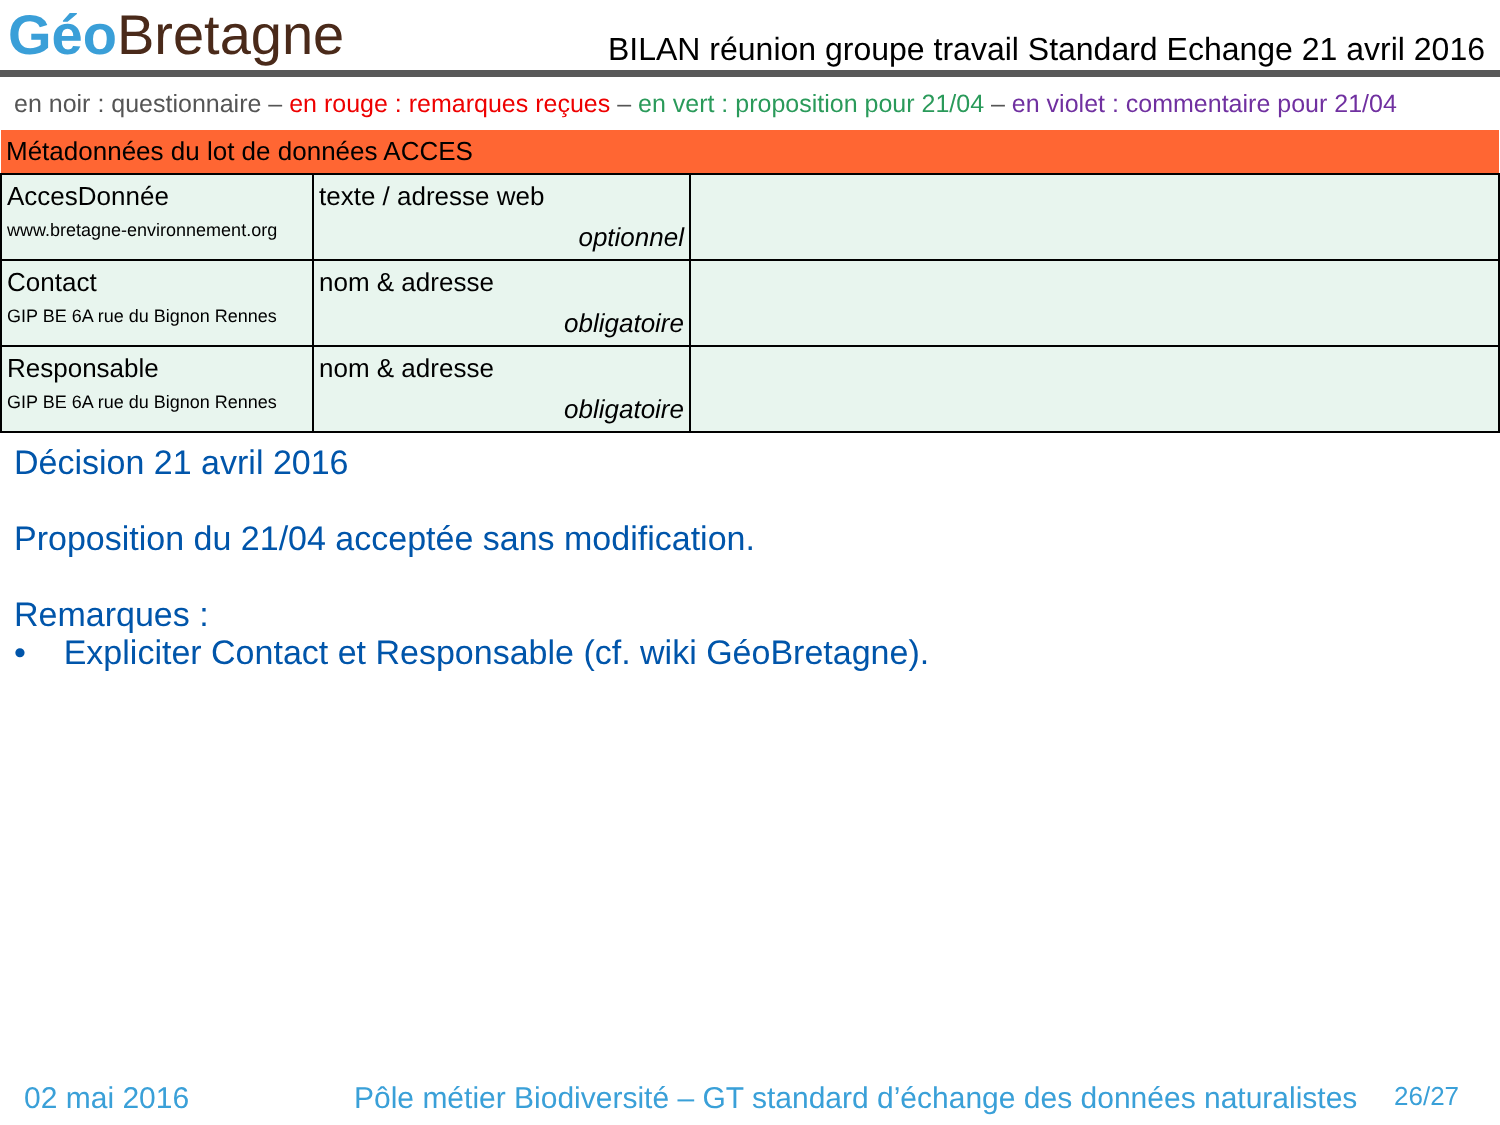Géo Bretagne
BILAN réunion groupe travail Standard Echange 21 avril 2016
en noir : questionnaire – en rouge : remarques reçues – en vert : proposition pour 21/04 – en violet : commentaire pour 21/04
| Métadonnées du lot de données ACCES | | |
| AccesDonnée www.bretagne-environnement.org | texte / adresse web optionnel | |
| Contact GIP BE 6A rue du Bignon Rennes | nom & adresse obligatoire | |
| Responsable GIP BE 6A rue du Bignon Rennes | nom & adresse obligatoire | |
Décision 21 avril 2016
Proposition du 21/04 acceptée sans modification.
Remarques :
• Expliciter Contact et Responsable (cf. wiki GéoBretagne).
02 mai 2016 Pôle métier Biodiversité – GT standard d’échange des données naturalistes 26/27